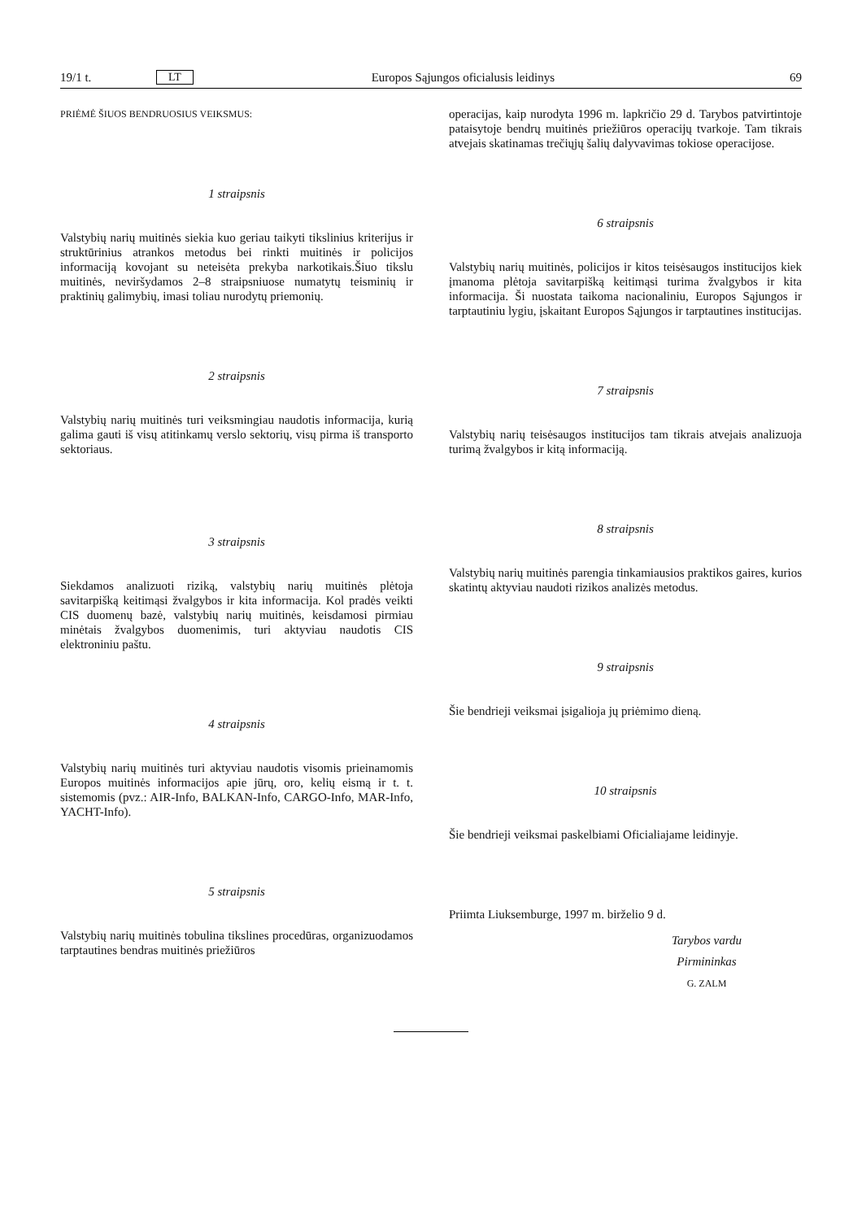19/1 t. LT Europos Sąjungos oficialusis leidinys 69
PRIĖMĖ ŠIUOS BENDRUOSIUS VEIKSMUS:
1 straipsnis
Valstybių narių muitinės siekia kuo geriau taikyti tikslinius kriterijus ir struktūrinius atrankos metodus bei rinkti muitinės ir policijos informaciją kovojant su neteisėta prekyba narkotikais.Šiuo tikslu muitinės, neviršydamos 2–8 straipsniuose numatytų teisminių ir praktinių galimybių, imasi toliau nurodytų priemonių.
2 straipsnis
Valstybių narių muitinės turi veiksmingiau naudotis informacija, kurią galima gauti iš visų atitinkamų verslo sektorių, visų pirma iš transporto sektoriaus.
3 straipsnis
Siekdamos analizuoti riziką, valstybių narių muitinės plėtoja savitarpišką keitimąsi žvalgybos ir kita informacija. Kol pradės veikti CIS duomenų bazė, valstybių narių muitinės, keisdamosi pirmiau minėtais žvalgybos duomenimis, turi aktyviau naudotis CIS elektroniniu paštu.
4 straipsnis
Valstybių narių muitinės turi aktyviau naudotis visomis prieinamomis Europos muitinės informacijos apie jūrų, oro, kelių eismą ir t. t. sistemomis (pvz.: AIR-Info, BALKAN-Info, CARGO-Info, MAR-Info, YACHT-Info).
5 straipsnis
Valstybių narių muitinės tobulina tikslines procedūras, organizuodamos tarptautines bendras muitinės priežiūros
operacijas, kaip nurodyta 1996 m. lapkričio 29 d. Tarybos patvirtintoje pataisytoje bendrų muitinės priežiūros operacijų tvarkoje. Tam tikrais atvejais skatinamas trečiųjų šalių dalyvavimas tokiose operacijose.
6 straipsnis
Valstybių narių muitinės, policijos ir kitos teisėsaugos institucijos kiek įmanoma plėtoja savitarpišką keitimąsi turima žvalgybos ir kita informacija. Ši nuostata taikoma nacionaliniu, Europos Sąjungos ir tarptautiniu lygiu, įskaitant Europos Sąjungos ir tarptautines institucijas.
7 straipsnis
Valstybių narių teisėsaugos institucijos tam tikrais atvejais analizuoja turimą žvalgybos ir kitą informaciją.
8 straipsnis
Valstybių narių muitinės parengia tinkamiausios praktikos gaires, kurios skatintų aktyviau naudoti rizikos analizės metodus.
9 straipsnis
Šie bendrieji veiksmai įsigalioja jų priėmimo dieną.
10 straipsnis
Šie bendrieji veiksmai paskelbiami Oficialiajame leidinyje.
Priimta Liuksemburge, 1997 m. birželio 9 d.
Tarybos vardu
Pirmininkas
G. ZALM